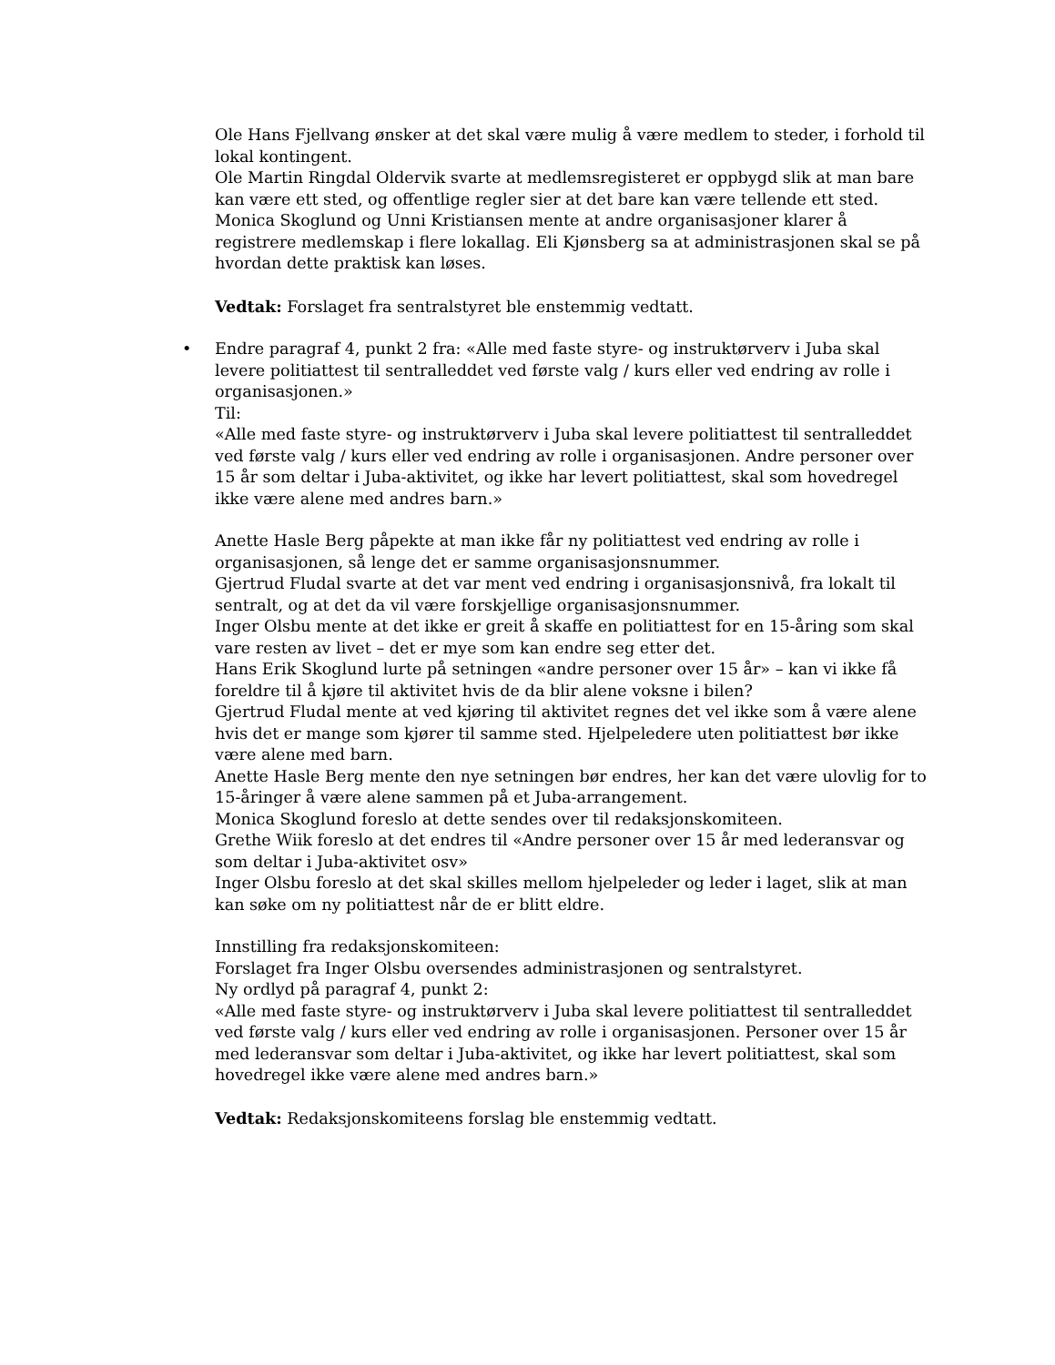Ole Hans Fjellvang ønsker at det skal være mulig å være medlem to steder, i forhold til lokal kontingent.
Ole Martin Ringdal Oldervik svarte at medlemsregisteret er oppbygd slik at man bare kan være ett sted, og offentlige regler sier at det bare kan være tellende ett sted.
Monica Skoglund og Unni Kristiansen mente at andre organisasjoner klarer å registrere medlemskap i flere lokallag. Eli Kjønsberg sa at administrasjonen skal se på hvordan dette praktisk kan løses.
Vedtak: Forslaget fra sentralstyret ble enstemmig vedtatt.
• Endre paragraf 4, punkt 2 fra: «Alle med faste styre- og instruktørverv i Juba skal levere politiattest til sentralleddet ved første valg / kurs eller ved endring av rolle i organisasjonen.»
Til:
«Alle med faste styre- og instruktørverv i Juba skal levere politiattest til sentralleddet ved første valg / kurs eller ved endring av rolle i organisasjonen. Andre personer over 15 år som deltar i Juba-aktivitet, og ikke har levert politiattest, skal som hovedregel ikke være alene med andres barn.»
Anette Hasle Berg påpekte at man ikke får ny politiattest ved endring av rolle i organisasjonen, så lenge det er samme organisasjonsnummer.
Gjertrud Fludal svarte at det var ment ved endring i organisasjonsnivå, fra lokalt til sentralt, og at det da vil være forskjellige organisasjonsnummer.
Inger Olsbu mente at det ikke er greit å skaffe en politiattest for en 15-åring som skal vare resten av livet – det er mye som kan endre seg etter det.
Hans Erik Skoglund lurte på setningen «andre personer over 15 år» – kan vi ikke få foreldre til å kjøre til aktivitet hvis de da blir alene voksne i bilen?
Gjertrud Fludal mente at ved kjøring til aktivitet regnes det vel ikke som å være alene hvis det er mange som kjører til samme sted. Hjelpeledere uten politiattest bør ikke være alene med barn.
Anette Hasle Berg mente den nye setningen bør endres, her kan det være ulovlig for to 15-åringer å være alene sammen på et Juba-arrangement.
Monica Skoglund foreslo at dette sendes over til redaksjonskomiteen.
Grethe Wiik foreslo at det endres til «Andre personer over 15 år med lederansvar og som deltar i Juba-aktivitet osv»
Inger Olsbu foreslo at det skal skilles mellom hjelpeleder og leder i laget, slik at man kan søke om ny politiattest når de er blitt eldre.
Innstilling fra redaksjonskomiteen:
Forslaget fra Inger Olsbu oversendes administrasjonen og sentralstyret.
Ny ordlyd på paragraf 4, punkt 2:
«Alle med faste styre- og instruktørverv i Juba skal levere politiattest til sentralleddet ved første valg / kurs eller ved endring av rolle i organisasjonen. Personer over 15 år med lederansvar som deltar i Juba-aktivitet, og ikke har levert politiattest, skal som hovedregel ikke være alene med andres barn.»
Vedtak: Redaksjonskomiteens forslag ble enstemmig vedtatt.